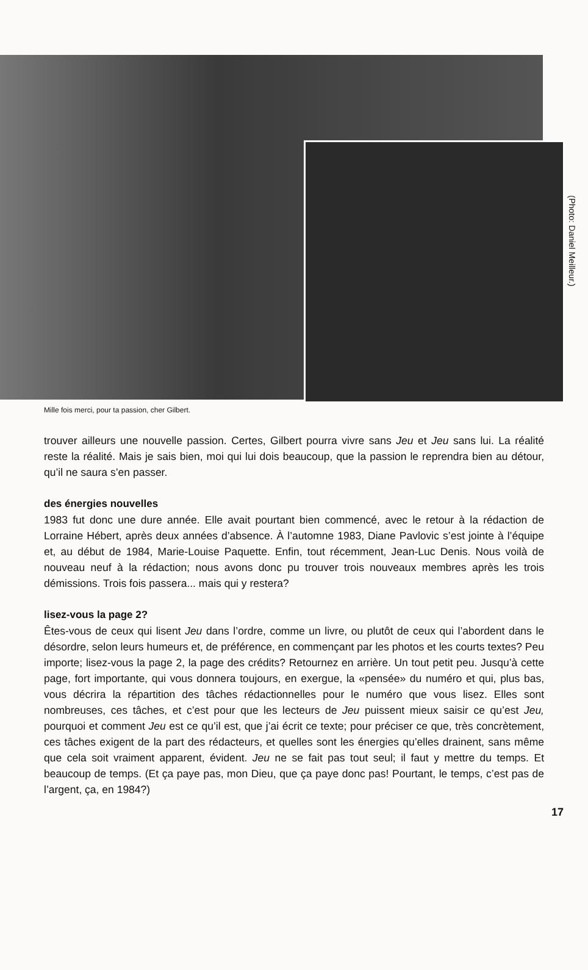(Photo: Daniel Meilleur.)
Mille fois merci, pour ta passion, cher Gilbert.
trouver ailleurs une nouvelle passion. Certes, Gilbert pourra vivre sans Jeu et Jeu sans lui. La réalité reste la réalité. Mais je sais bien, moi qui lui dois beaucoup, que la passion le reprendra bien au détour, qu’il ne saura s’en passer.
des énergies nouvelles
1983 fut donc une dure année. Elle avait pourtant bien commencé, avec le retour à la rédaction de Lorraine Hébert, après deux années d’absence. À l’automne 1983, Diane Pavlovic s’est jointe à l’équipe et, au début de 1984, Marie-Louise Paquette. Enfin, tout récemment, Jean-Luc Denis. Nous voilà de nouveau neuf à la rédaction; nous avons donc pu trouver trois nouveaux membres après les trois démissions. Trois fois passera... mais qui y restera?
lisez-vous la page 2?
Êtes-vous de ceux qui lisent Jeu dans l’ordre, comme un livre, ou plutôt de ceux qui l’abordent dans le désordre, selon leurs humeurs et, de préférence, en commençant par les photos et les courts textes? Peu importe; lisez-vous la page 2, la page des crédits? Retournez en arrière. Un tout petit peu. Jusqu’à cette page, fort importante, qui vous donnera toujours, en exergue, la «pensée» du numéro et qui, plus bas, vous décrira la répartition des tâches rédactionnelles pour le numéro que vous lisez. Elles sont nombreuses, ces tâches, et c’est pour que les lecteurs de Jeu puissent mieux saisir ce qu’est Jeu, pourquoi et comment Jeu est ce qu’il est, que j’ai écrit ce texte; pour préciser ce que, très concrètement, ces tâches exigent de la part des rédacteurs, et quelles sont les énergies qu’elles drainent, sans même que cela soit vraiment apparent, évident. Jeu ne se fait pas tout seul; il faut y mettre du temps. Et beaucoup de temps. (Et ça paye pas, mon Dieu, que ça paye donc pas! Pourtant, le temps, c’est pas de l’argent, ça, en 1984?)
17